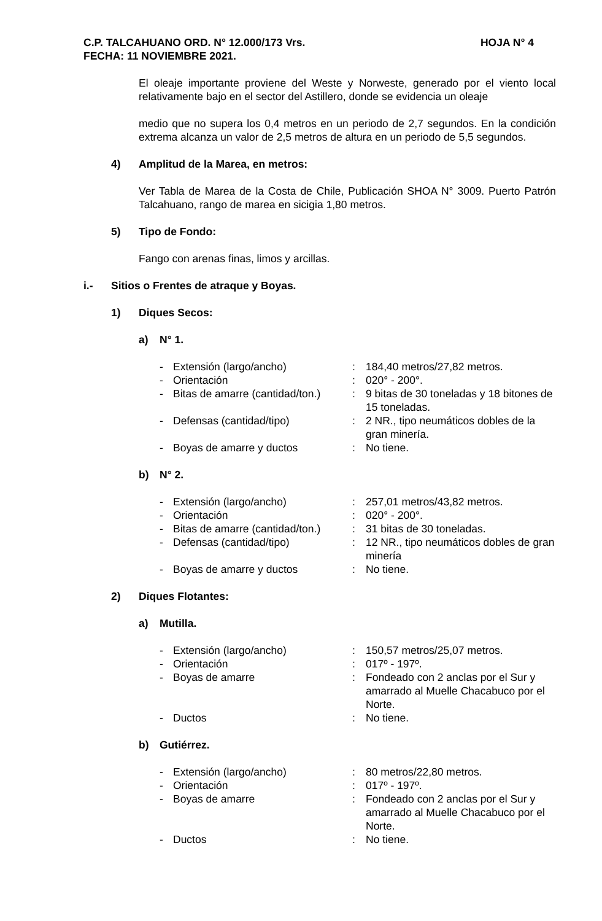C.P. TALCAHUANO ORD. N° 12.000/173 Vrs. HOJA N° 4
FECHA: 11 NOVIEMBRE 2021.
El oleaje importante proviene del Weste y Norweste, generado por el viento local relativamente bajo en el sector del Astillero, donde se evidencia un oleaje
medio que no supera los 0,4 metros en un periodo de 2,7 segundos. En la condición extrema alcanza un valor de 2,5 metros de altura en un periodo de 5,5 segundos.
4) Amplitud de la Marea, en metros:
Ver Tabla de Marea de la Costa de Chile, Publicación SHOA N° 3009. Puerto Patrón Talcahuano, rango de marea en sicigia 1,80 metros.
5) Tipo de Fondo:
Fango con arenas finas, limos y arcillas.
i.- Sitios o Frentes de atraque y Boyas.
1) Diques Secos:
a) N° 1.
| - | Extensión (largo/ancho) | : | 184,40 metros/27,82 metros. |
| - | Orientación | : | 020° - 200°. |
| - | Bitas de amarre (cantidad/ton.) | : | 9 bitas de 30 toneladas y 18 bitones de 15 toneladas. |
| - | Defensas (cantidad/tipo) | : | 2 NR., tipo neumáticos dobles de la gran minería. |
| - | Boyas de amarre y ductos | : | No tiene. |
b) N° 2.
| - | Extensión (largo/ancho) | : | 257,01 metros/43,82 metros. |
| - | Orientación | : | 020° - 200°. |
| - | Bitas de amarre (cantidad/ton.) | : | 31 bitas de 30 toneladas. |
| - | Defensas (cantidad/tipo) | : | 12 NR., tipo neumáticos dobles de gran minería |
| - | Boyas de amarre y ductos | : | No tiene. |
2) Diques Flotantes:
a) Mutilla.
| - | Extensión (largo/ancho) | : | 150,57 metros/25,07 metros. |
| - | Orientación | : | 017º - 197º. |
| - | Boyas de amarre | : | Fondeado con 2 anclas por el Sur y amarrado al Muelle Chacabuco por el Norte. |
| - | Ductos | : | No tiene. |
b) Gutiérrez.
| - | Extensión (largo/ancho) | : | 80 metros/22,80 metros. |
| - | Orientación | : | 017º - 197º. |
| - | Boyas de amarre | : | Fondeado con 2 anclas por el Sur y amarrado al Muelle Chacabuco por el Norte. |
| - | Ductos | : | No tiene. |